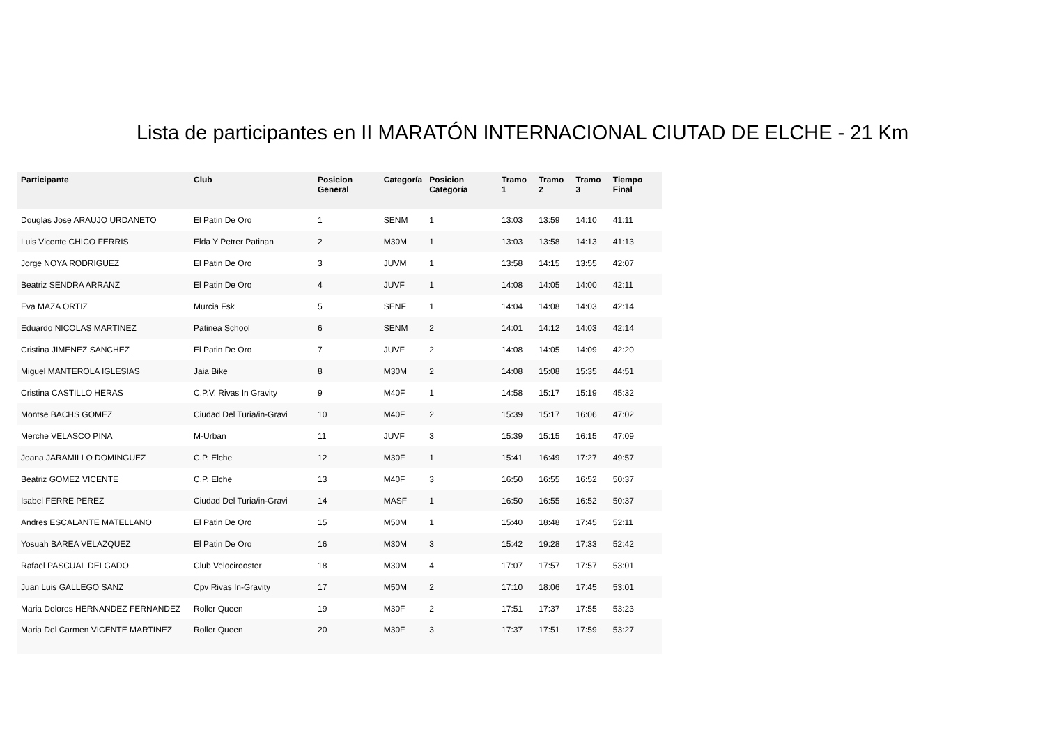Lista de participantes en II MARATÓN INTERNACIONAL CIUTAD DE ELCHE - 21 Km
| Participante | Club | Posicion General | Categoría | Posicion Categoría | Tramo 1 | Tramo 2 | Tramo 3 | Tiempo Final |
| --- | --- | --- | --- | --- | --- | --- | --- | --- |
| Douglas Jose ARAUJO URDANETO | El Patin De Oro | 1 | SENM | 1 | 13:03 | 13:59 | 14:10 | 41:11 |
| Luis Vicente CHICO FERRIS | Elda Y Petrer Patinan | 2 | M30M | 1 | 13:03 | 13:58 | 14:13 | 41:13 |
| Jorge NOYA RODRIGUEZ | El Patin De Oro | 3 | JUVM | 1 | 13:58 | 14:15 | 13:55 | 42:07 |
| Beatriz SENDRA ARRANZ | El Patin De Oro | 4 | JUVF | 1 | 14:08 | 14:05 | 14:00 | 42:11 |
| Eva MAZA ORTIZ | Murcia Fsk | 5 | SENF | 1 | 14:04 | 14:08 | 14:03 | 42:14 |
| Eduardo NICOLAS MARTINEZ | Patinea School | 6 | SENM | 2 | 14:01 | 14:12 | 14:03 | 42:14 |
| Cristina JIMENEZ SANCHEZ | El Patin De Oro | 7 | JUVF | 2 | 14:08 | 14:05 | 14:09 | 42:20 |
| Miguel MANTEROLA IGLESIAS | Jaia Bike | 8 | M30M | 2 | 14:08 | 15:08 | 15:35 | 44:51 |
| Cristina CASTILLO HERAS | C.P.V. Rivas In Gravity | 9 | M40F | 1 | 14:58 | 15:17 | 15:19 | 45:32 |
| Montse BACHS GOMEZ | Ciudad Del Turia/in-Gravi | 10 | M40F | 2 | 15:39 | 15:17 | 16:06 | 47:02 |
| Merche VELASCO PINA | M-Urban | 11 | JUVF | 3 | 15:39 | 15:15 | 16:15 | 47:09 |
| Joana JARAMILLO DOMINGUEZ | C.P. Elche | 12 | M30F | 1 | 15:41 | 16:49 | 17:27 | 49:57 |
| Beatriz GOMEZ VICENTE | C.P. Elche | 13 | M40F | 3 | 16:50 | 16:55 | 16:52 | 50:37 |
| Isabel FERRE PEREZ | Ciudad Del Turia/in-Gravi | 14 | MASF | 1 | 16:50 | 16:55 | 16:52 | 50:37 |
| Andres ESCALANTE MATELLANO | El Patin De Oro | 15 | M50M | 1 | 15:40 | 18:48 | 17:45 | 52:11 |
| Yosuah BAREA VELAZQUEZ | El Patin De Oro | 16 | M30M | 3 | 15:42 | 19:28 | 17:33 | 52:42 |
| Rafael PASCUAL DELGADO | Club Velocirooster | 18 | M30M | 4 | 17:07 | 17:57 | 17:57 | 53:01 |
| Juan Luis GALLEGO SANZ | Cpv Rivas In-Gravity | 17 | M50M | 2 | 17:10 | 18:06 | 17:45 | 53:01 |
| Maria Dolores HERNANDEZ FERNANDEZ | Roller Queen | 19 | M30F | 2 | 17:51 | 17:37 | 17:55 | 53:23 |
| Maria Del Carmen VICENTE MARTINEZ | Roller Queen | 20 | M30F | 3 | 17:37 | 17:51 | 17:59 | 53:27 |